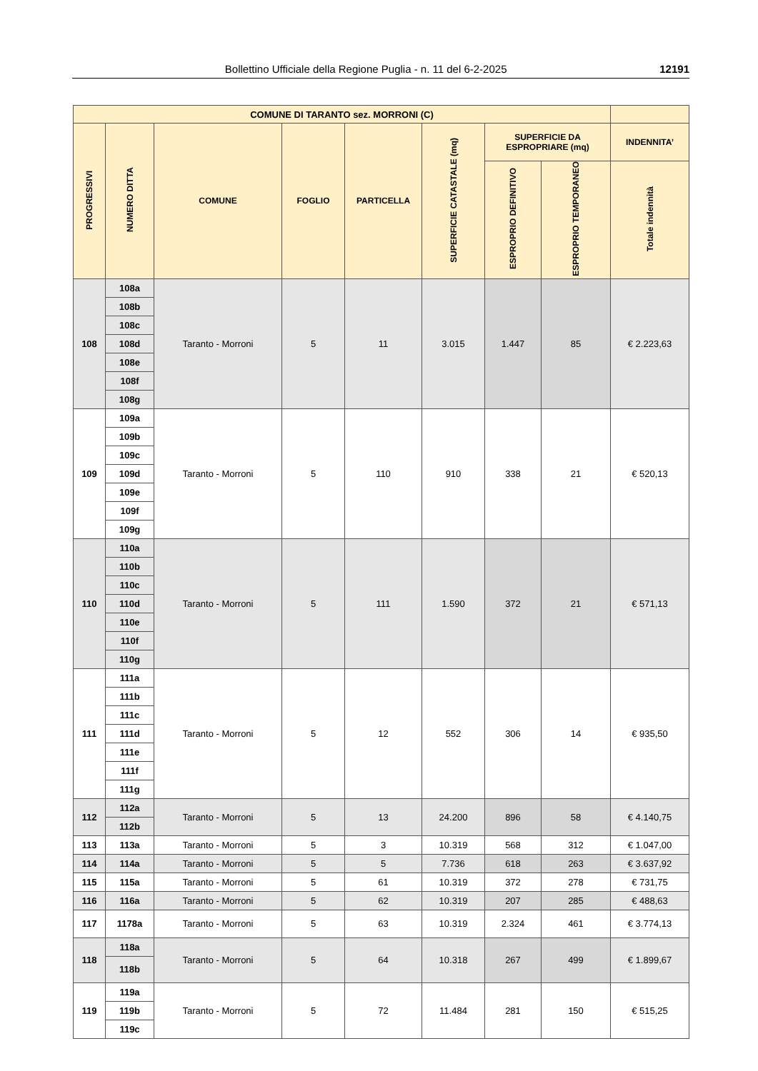Bollettino Ufficiale della Regione Puglia - n. 11 del 6-2-2025 12191
| COMUNE DI TARANTO sez. MORRONI (C) | | | | | | | | |
| --- | --- | --- | --- | --- | --- | --- | --- | --- |
| PROGRESSIVI | NUMERO DITTA | COMUNE | FOGLIO | PARTICELLA | SUPERFICIE CATASTALE (mq) | SUPERFICIE DA ESPROPRIARE (mq) | | INDENNITA’ |
| | | | | | | ESPROPRIO DEFINITIVO | ESPROPRIO TEMPORANEO | Totale indennità |
| 108 | 108a | Taranto - Morroni | 5 | 11 | 3.015 | 1.447 | 85 | € 2.223,63 |
| | 108b | | | | | | | |
| | 108c | | | | | | | |
| | 108d | | | | | | | |
| | 108e | | | | | | | |
| | 108f | | | | | | | |
| | 108g | | | | | | | |
| 109 | 109a | Taranto - Morroni | 5 | 110 | 910 | 338 | 21 | € 520,13 |
| | 109b | | | | | | | |
| | 109c | | | | | | | |
| | 109d | | | | | | | |
| | 109e | | | | | | | |
| | 109f | | | | | | | |
| | 109g | | | | | | | |
| 110 | 110a | Taranto - Morroni | 5 | 111 | 1.590 | 372 | 21 | € 571,13 |
| | 110b | | | | | | | |
| | 110c | | | | | | | |
| | 110d | | | | | | | |
| | 110e | | | | | | | |
| | 110f | | | | | | | |
| | 110g | | | | | | | |
| 111 | 111a | Taranto - Morroni | 5 | 12 | 552 | 306 | 14 | € 935,50 |
| | 111b | | | | | | | |
| | 111c | | | | | | | |
| | 111d | | | | | | | |
| | 111e | | | | | | | |
| | 111f | | | | | | | |
| | 111g | | | | | | | |
| 112 | 112a | Taranto - Morroni | 5 | 13 | 24.200 | 896 | 58 | € 4.140,75 |
| | 112b | | | | | | | |
| 113 | 113a | Taranto - Morroni | 5 | 3 | 10.319 | 568 | 312 | € 1.047,00 |
| 114 | 114a | Taranto - Morroni | 5 | 5 | 7.736 | 618 | 263 | € 3.637,92 |
| 115 | 115a | Taranto - Morroni | 5 | 61 | 10.319 | 372 | 278 | € 731,75 |
| 116 | 116a | Taranto - Morroni | 5 | 62 | 10.319 | 207 | 285 | € 488,63 |
| 117 | 1178a | Taranto - Morroni | 5 | 63 | 10.319 | 2.324 | 461 | € 3.774,13 |
| 118 | 118a | Taranto - Morroni | 5 | 64 | 10.318 | 267 | 499 | € 1.899,67 |
| | 118b | | | | | | | |
| 119 | 119a | Taranto - Morroni | 5 | 72 | 11.484 | 281 | 150 | € 515,25 |
| | 119b | | | | | | | |
| | 119c | | | | | | | |